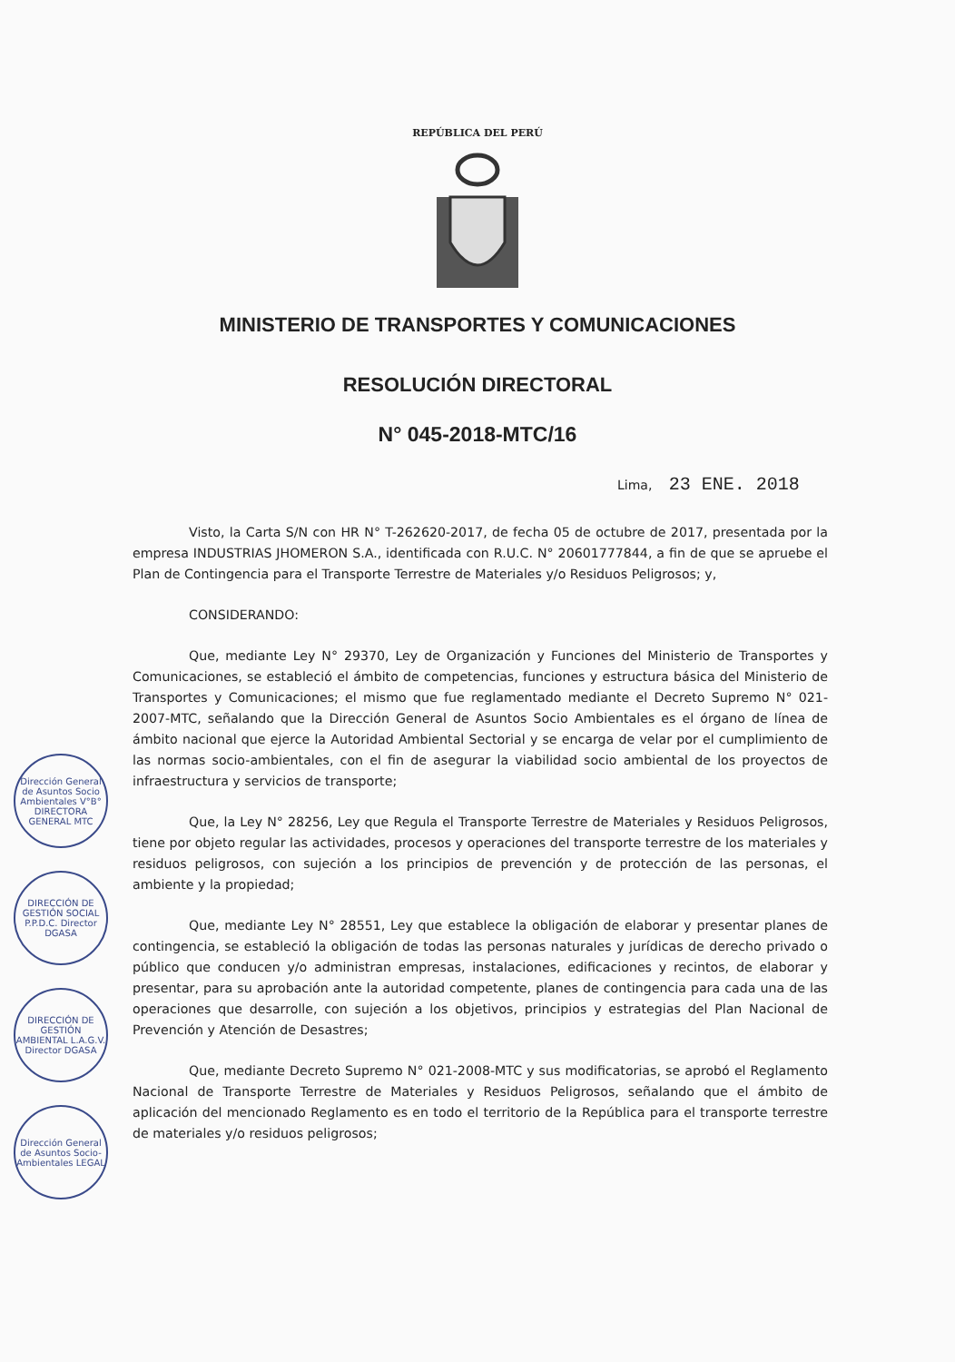REPÚBLICA DEL PERÚ
MINISTERIO DE TRANSPORTES Y COMUNICACIONES
RESOLUCIÓN DIRECTORAL
N° 045-2018-MTC/16
Lima, 23 ENE. 2018
Visto, la Carta S/N con HR N° T-262620-2017, de fecha 05 de octubre de 2017, presentada por la empresa INDUSTRIAS JHOMERON S.A., identificada con R.U.C. N° 20601777844, a fin de que se apruebe el Plan de Contingencia para el Transporte Terrestre de Materiales y/o Residuos Peligrosos; y,
CONSIDERANDO:
Que, mediante Ley N° 29370, Ley de Organización y Funciones del Ministerio de Transportes y Comunicaciones, se estableció el ámbito de competencias, funciones y estructura básica del Ministerio de Transportes y Comunicaciones; el mismo que fue reglamentado mediante el Decreto Supremo N° 021-2007-MTC, señalando que la Dirección General de Asuntos Socio Ambientales es el órgano de línea de ámbito nacional que ejerce la Autoridad Ambiental Sectorial y se encarga de velar por el cumplimiento de las normas socio-ambientales, con el fin de asegurar la viabilidad socio ambiental de los proyectos de infraestructura y servicios de transporte;
Que, la Ley N° 28256, Ley que Regula el Transporte Terrestre de Materiales y Residuos Peligrosos, tiene por objeto regular las actividades, procesos y operaciones del transporte terrestre de los materiales y residuos peligrosos, con sujeción a los principios de prevención y de protección de las personas, el ambiente y la propiedad;
Que, mediante Ley N° 28551, Ley que establece la obligación de elaborar y presentar planes de contingencia, se estableció la obligación de todas las personas naturales y jurídicas de derecho privado o público que conducen y/o administran empresas, instalaciones, edificaciones y recintos, de elaborar y presentar, para su aprobación ante la autoridad competente, planes de contingencia para cada una de las operaciones que desarrolle, con sujeción a los objetivos, principios y estrategias del Plan Nacional de Prevención y Atención de Desastres;
Que, mediante Decreto Supremo N° 021-2008-MTC y sus modificatorias, se aprobó el Reglamento Nacional de Transporte Terrestre de Materiales y Residuos Peligrosos, señalando que el ámbito de aplicación del mencionado Reglamento es en todo el territorio de la República para el transporte terrestre de materiales y/o residuos peligrosos;
Dirección General de Asuntos Socio Ambientales V°B° DIRECTORA GENERAL MTC
DIRECCIÓN DE GESTIÓN SOCIAL P.P.D.C. Director DGASA
DIRECCIÓN DE GESTIÓN AMBIENTAL L.A.G.V. Director DGASA
Dirección General de Asuntos Socio-Ambientales LEGAL